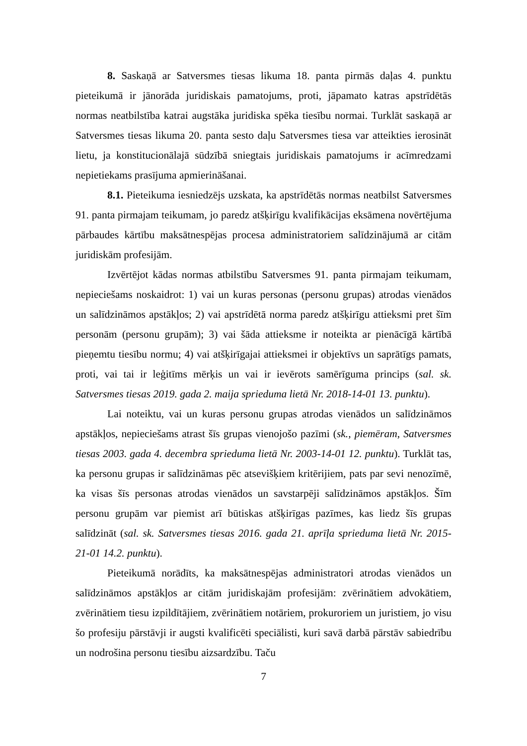8. Saskaņā ar Satversmes tiesas likuma 18. panta pirmās daļas 4. punktu pieteikumā ir jānorāda juridiskais pamatojums, proti, jāpamato katras apstrīdētās normas neatbilstība katrai augstāka juridiska spēka tiesību normai. Turklāt saskaņā ar Satversmes tiesas likuma 20. panta sesto daļu Satversmes tiesa var atteikties ierosināt lietu, ja konstitucionālajā sūdzībā sniegtais juridiskais pamatojums ir acīmredzami nepietiekams prasījuma apmierināšanai.
8.1. Pieteikuma iesniedzējs uzskata, ka apstrīdētās normas neatbilst Satversmes 91. panta pirmajam teikumam, jo paredz atšķirīgu kvalifikācijas eksāmena novērtējuma pārbaudes kārtību maksātnespējas procesa administratoriem salīdzinājumā ar citām juridiskām profesijām.
Izvērtējot kādas normas atbilstību Satversmes 91. panta pirmajam teikumam, nepieciešams noskaidrot: 1) vai un kuras personas (personu grupas) atrodas vienādos un salīdzināmos apstākļos; 2) vai apstrīdētā norma paredz atšķirīgu attieksmi pret šīm personām (personu grupām); 3) vai šāda attieksme ir noteikta ar pienācīgā kārtībā pieņemtu tiesību normu; 4) vai atšķirīgajai attieksmei ir objektīvs un saprātīgs pamats, proti, vai tai ir leģitīms mērķis un vai ir ievērots samērīguma princips (sal. sk. Satversmes tiesas 2019. gada 2. maija sprieduma lietā Nr. 2018-14-01 13. punktu).
Lai noteiktu, vai un kuras personu grupas atrodas vienādos un salīdzināmos apstākļos, nepieciešams atrast šīs grupas vienojošo pazīmi (sk., piemēram, Satversmes tiesas 2003. gada 4. decembra sprieduma lietā Nr. 2003-14-01 12. punktu). Turklāt tas, ka personu grupas ir salīdzināmas pēc atsevišķiem kritērijiem, pats par sevi nenozīmē, ka visas šīs personas atrodas vienādos un savstarpēji salīdzināmos apstākļos. Šīm personu grupām var piemist arī būtiskas atšķirīgas pazīmes, kas liedz šīs grupas salīdzināt (sal. sk. Satversmes tiesas 2016. gada 21. aprīļa sprieduma lietā Nr. 2015-21-01 14.2. punktu).
Pieteikumā norādīts, ka maksātnespējas administratori atrodas vienādos un salīdzināmos apstākļos ar citām juridiskajām profesijām: zvērinātiem advokātiem, zvērinātiem tiesu izpildītājiem, zvērinātiem notāriem, prokuroriem un juristiem, jo visu šo profesiju pārstāvji ir augsti kvalificēti speciālisti, kuri savā darbā pārstāv sabiedrību un nodrošina personu tiesību aizsardzību. Taču
7